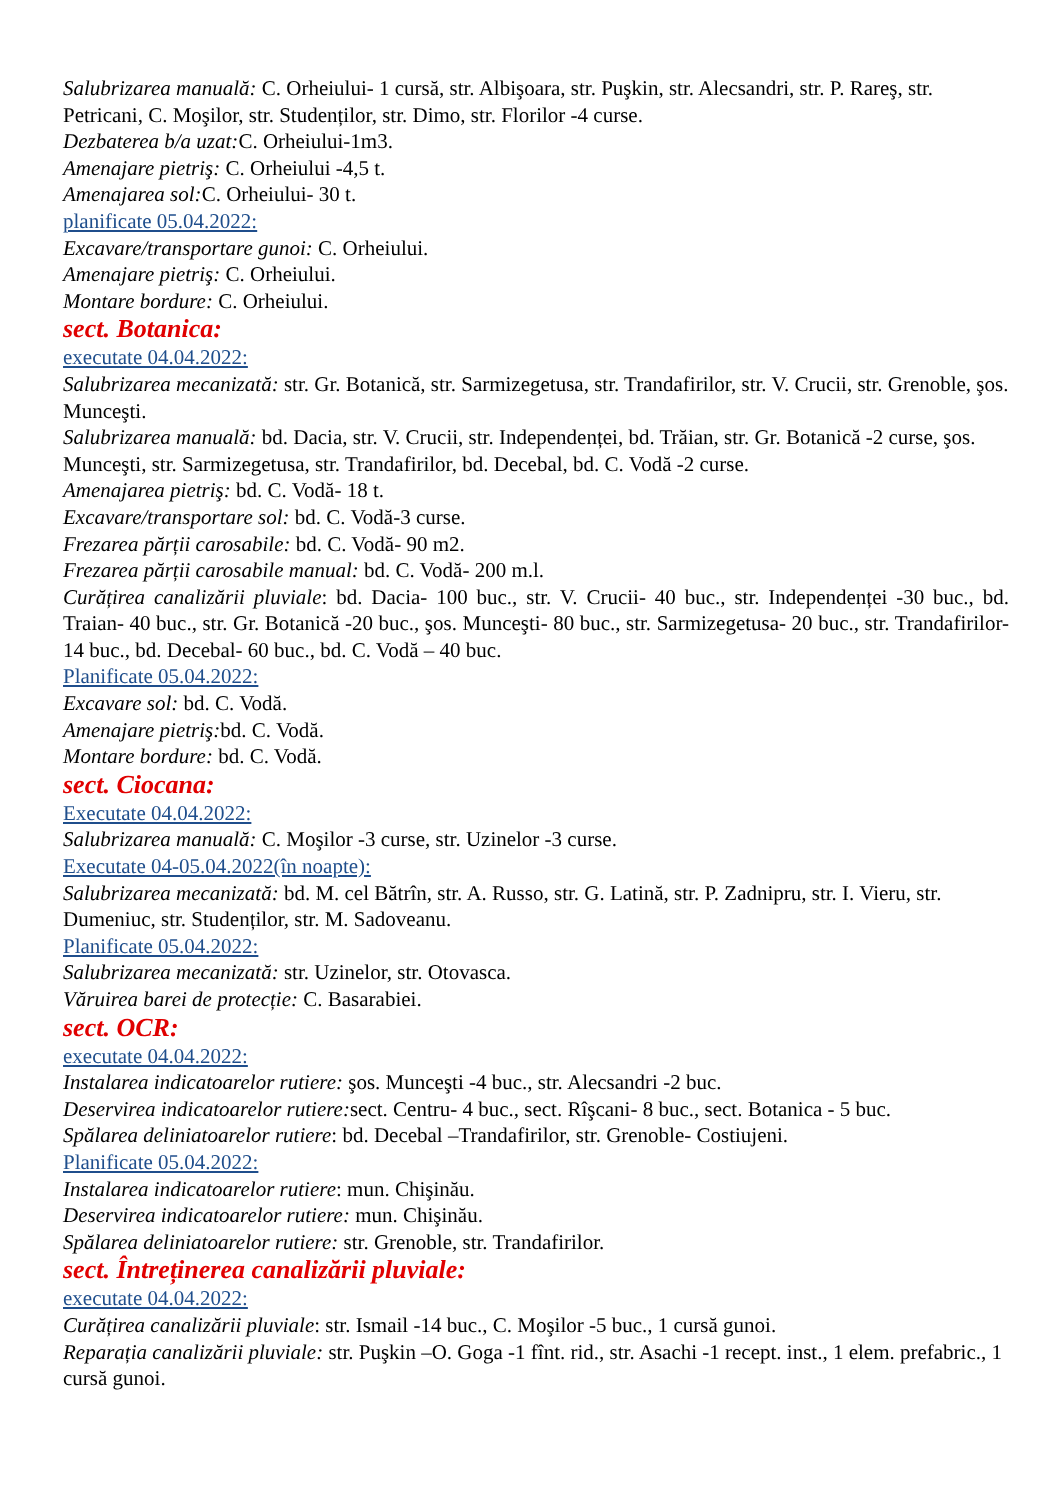Salubrizarea manuală: C. Orheiului- 1 cursă, str. Albişoara, str. Puşkin, str. Alecsandri, str. P. Rareş, str. Petricani, C. Moşilor, str. Studenților, str. Dimo, str. Florilor -4 curse.
Dezbaterea b/a uzat: C. Orheiului-1m3.
Amenajare pietriş: C. Orheiului -4,5 t.
Amenajarea sol: C. Orheiului- 30 t.
planificate 05.04.2022:
Excavare/transportare gunoi: C. Orheiului.
Amenajare pietriş: C. Orheiului.
Montare bordure: C. Orheiului.
sect. Botanica:
executate 04.04.2022:
Salubrizarea mecanizată: str. Gr. Botanică, str. Sarmizegetusa, str. Trandafirilor, str. V. Crucii, str. Grenoble, şos. Munceşti.
Salubrizarea manuală: bd. Dacia, str. V. Crucii, str. Independenței, bd. Trăian, str. Gr. Botanică -2 curse, şos. Munceşti, str. Sarmizegetusa, str. Trandafirilor, bd. Decebal, bd. C. Vodă -2 curse.
Amenajarea pietriş: bd. C. Vodă- 18 t.
Excavare/transportare sol: bd. C. Vodă-3 curse.
Frezarea părții carosabile: bd. C. Vodă- 90 m2.
Frezarea părții carosabile manual: bd. C. Vodă- 200 m.l.
Curățirea canalizării pluviale: bd. Dacia- 100 buc., str. V. Crucii- 40 buc., str. Independenței -30 buc., bd. Traian- 40 buc., str. Gr. Botanică -20 buc., şos. Munceşti- 80 buc., str. Sarmizegetusa- 20 buc., str. Trandafirilor- 14 buc., bd. Decebal- 60 buc., bd. C. Vodă – 40 buc.
Planificate 05.04.2022:
Excavare sol: bd. C. Vodă.
Amenajare pietriş: bd. C. Vodă.
Montare bordure: bd. C. Vodă.
sect. Ciocana:
Executate 04.04.2022:
Salubrizarea manuală: C. Moşilor -3 curse, str. Uzinelor -3 curse.
Executate 04-05.04.2022(în noapte):
Salubrizarea mecanizată: bd. M. cel Bătrîn, str. A. Russo, str. G. Latină, str. P. Zadnipru, str. I. Vieru, str. Dumeniuc, str. Studenților, str. M. Sadoveanu.
Planificate 05.04.2022:
Salubrizarea mecanizată: str. Uzinelor, str. Otovasca.
Văruirea barei de protecție: C. Basarabiei.
sect. OCR:
executate 04.04.2022:
Instalarea indicatoarelor rutiere: şos. Munceşti -4 buc., str. Alecsandri -2 buc.
Deservirea indicatoarelor rutiere: sect. Centru- 4 buc., sect. Rîşcani- 8 buc., sect. Botanica - 5 buc.
Spălarea deliniatoarelor rutiere: bd. Decebal –Trandafirilor, str. Grenoble- Costiujeni.
Planificate 05.04.2022:
Instalarea indicatoarelor rutiere: mun. Chişinău.
Deservirea indicatoarelor rutiere: mun. Chişinău.
Spălarea deliniatoarelor rutiere: str. Grenoble, str. Trandafirilor.
sect. Întreținerea canalizării pluviale:
executate 04.04.2022:
Curățirea canalizării pluviale: str. Ismail -14 buc., C. Moşilor -5 buc., 1 cursă gunoi.
Reparația canalizării pluviale: str. Puşkin –O. Goga -1 fînt. rid., str. Asachi -1 recept. inst., 1 elem. prefabric., 1 cursă gunoi.